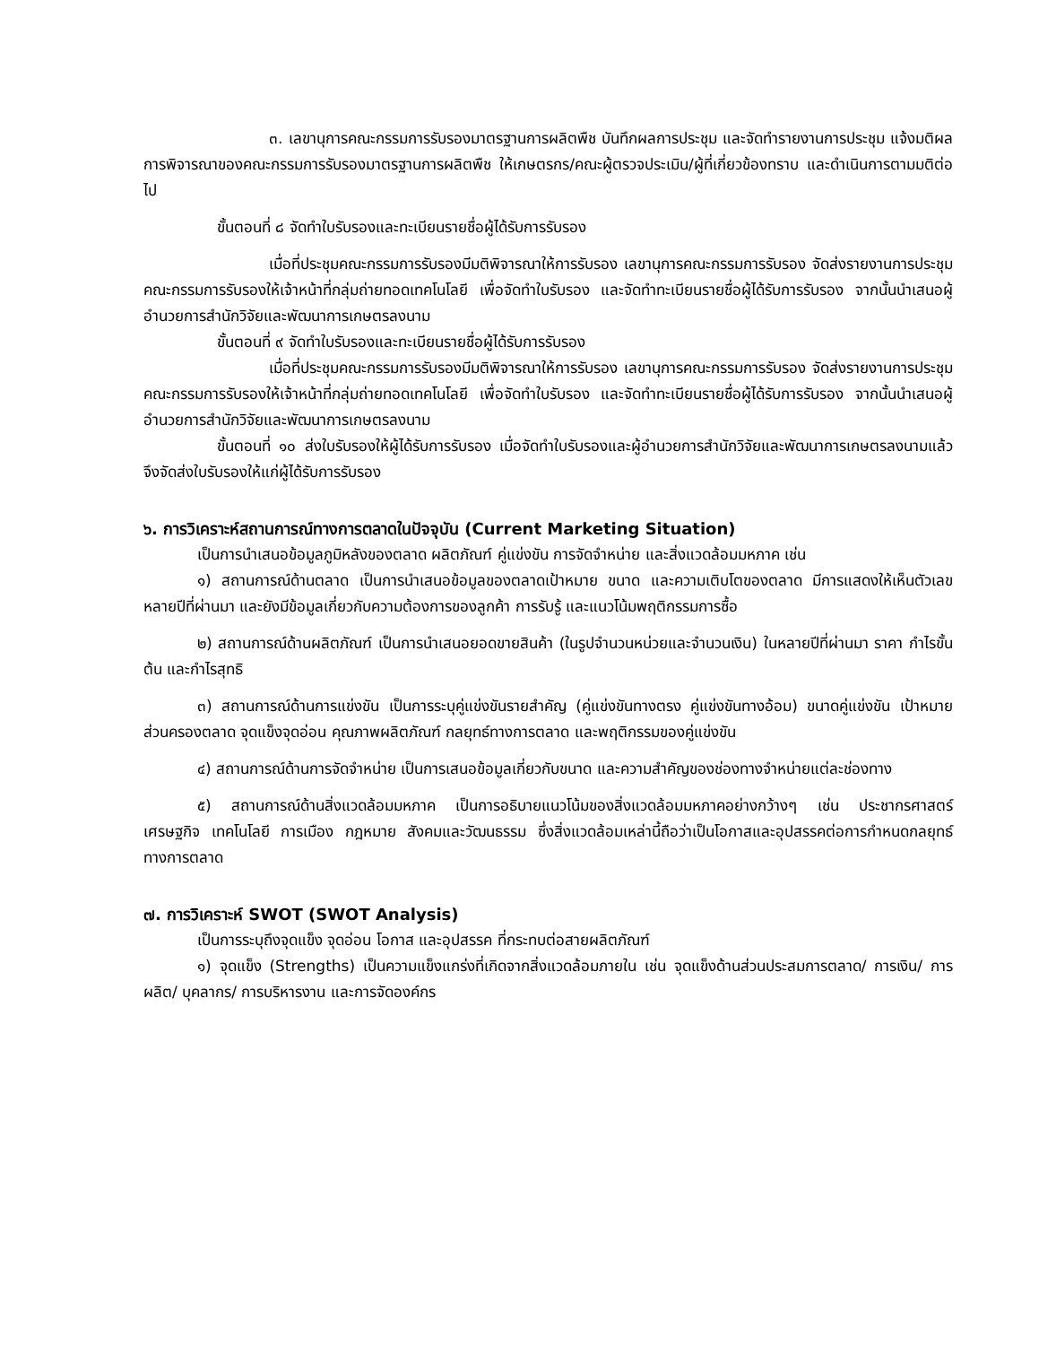๓. เลขานุการคณะกรรมการรับรองมาตรฐานการผลิตพืช บันทึกผลการประชุม และจัดทำรายงานการประชุม แจ้งมติผลการพิจารณาของคณะกรรมการรับรองมาตรฐานการผลิตพืช ให้เกษตรกร/คณะผู้ตรวจประเมิน/ผู้ที่เกี่ยวข้องทราบ และดำเนินการตามมติต่อไป
ขั้นตอนที่ ๘ จัดทำใบรับรองและทะเบียนรายชื่อผู้ได้รับการรับรอง
เมื่อที่ประชุมคณะกรรมการรับรองมีมติพิจารณาให้การรับรอง เลขานุการคณะกรรมการรับรอง จัดส่งรายงานการประชุมคณะกรรมการรับรองให้เจ้าหน้าที่กลุ่มถ่ายทอดเทคโนโลยี เพื่อจัดทำใบรับรอง และจัดทำทะเบียนรายชื่อผู้ได้รับการรับรอง จากนั้นนำเสนอผู้อำนวยการสำนักวิจัยและพัฒนาการเกษตรลงนาม
ขั้นตอนที่ ๙ จัดทำใบรับรองและทะเบียนรายชื่อผู้ได้รับการรับรอง
เมื่อที่ประชุมคณะกรรมการรับรองมีมติพิจารณาให้การรับรอง เลขานุการคณะกรรมการรับรอง จัดส่งรายงานการประชุมคณะกรรมการรับรองให้เจ้าหน้าที่กลุ่มถ่ายทอดเทคโนโลยี เพื่อจัดทำใบรับรอง และจัดทำทะเบียนรายชื่อผู้ได้รับการรับรอง จากนั้นนำเสนอผู้อำนวยการสำนักวิจัยและพัฒนาการเกษตรลงนาม
ขั้นตอนที่ ๑๐ ส่งใบรับรองให้ผู้ได้รับการรับรอง เมื่อจัดทำใบรับรองและผู้อำนวยการสำนักวิจัยและพัฒนาการเกษตรลงนามแล้วจึงจัดส่งใบรับรองให้แก่ผู้ได้รับการรับรอง
๖. การวิเคราะห์สถานการณ์ทางการตลาดในปัจจุบัน (Current Marketing Situation)
เป็นการนำเสนอข้อมูลภูมิหลังของตลาด ผลิตภัณฑ์ คู่แข่งขัน การจัดจำหน่าย และสิ่งแวดล้อมมหภาค เช่น
๑) สถานการณ์ด้านตลาด เป็นการนำเสนอข้อมูลของตลาดเป้าหมาย ขนาด และความเติบโตของตลาด มีการแสดงให้เห็นตัวเลข หลายปีที่ผ่านมา และยังมีข้อมูลเกี่ยวกับความต้องการของลูกค้า การรับรู้ และแนวโน้มพฤติกรรมการซื้อ
๒) สถานการณ์ด้านผลิตภัณฑ์ เป็นการนำเสนอยอดขายสินค้า (ในรูปจำนวนหน่วยและจำนวนเงิน) ในหลายปีที่ผ่านมา ราคา กำไรขั้นต้น และกำไรสุทธิ
๓) สถานการณ์ด้านการแข่งขัน เป็นการระบุคู่แข่งขันรายสำคัญ (คู่แข่งขันทางตรง คู่แข่งขันทางอ้อม) ขนาดคู่แข่งขัน เป้าหมาย ส่วนครองตลาด จุดแข็งจุดอ่อน คุณภาพผลิตภัณฑ์ กลยุทธ์ทางการตลาด และพฤติกรรมของคู่แข่งขัน
๔) สถานการณ์ด้านการจัดจำหน่าย เป็นการเสนอข้อมูลเกี่ยวกับขนาด และความสำคัญของช่องทางจำหน่ายแต่ละช่องทาง
๕) สถานการณ์ด้านสิ่งแวดล้อมมหภาค เป็นการอธิบายแนวโน้มของสิ่งแวดล้อมมหภาคอย่างกว้างๆ เช่น ประชากรศาสตร์ เศรษฐกิจ เทคโนโลยี การเมือง กฎหมาย สังคมและวัฒนธรรม ซึ่งสิ่งแวดล้อมเหล่านี้ถือว่าเป็นโอกาสและอุปสรรคต่อการกำหนดกลยุทธ์ทางการตลาด
๗. การวิเคราะห์ SWOT (SWOT Analysis)
เป็นการระบุถึงจุดแข็ง จุดอ่อน โอกาส และอุปสรรค ที่กระทบต่อสายผลิตภัณฑ์
๑) จุดแข็ง (Strengths) เป็นความแข็งแกร่งที่เกิดจากสิ่งแวดล้อมภายใน เช่น จุดแข็งด้านส่วนประสมการตลาด/ การเงิน/ การผลิต/ บุคลากร/ การบริหารงาน และการจัดองค์กร